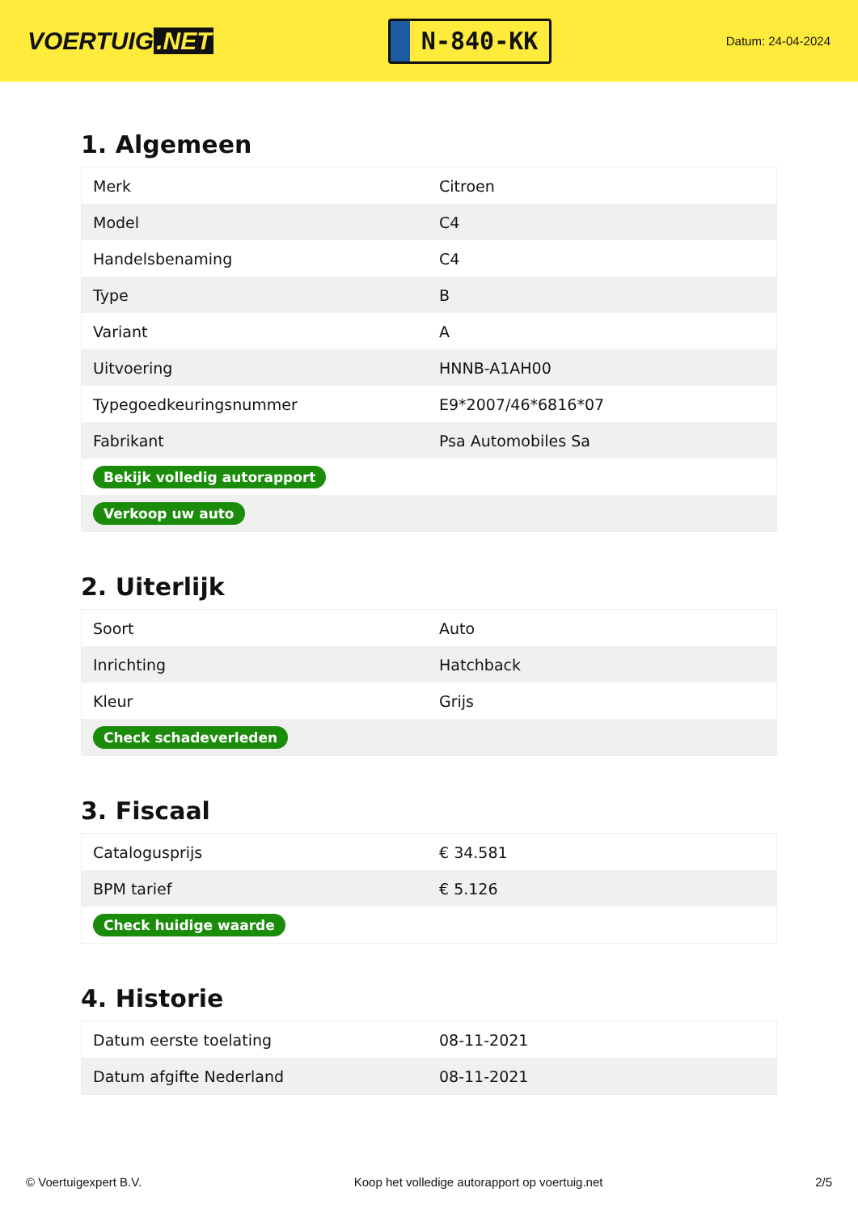VOERTUIG.NET
N-840-KK
Datum: 24-04-2024
1. Algemeen
| Merk | Citroen |
| Model | C4 |
| Handelsbenaming | C4 |
| Type | B |
| Variant | A |
| Uitvoering | HNNB-A1AH00 |
| Typegoedkeuringsnummer | E9*2007/46*6816*07 |
| Fabrikant | Psa Automobiles Sa |
| Bekijk volledig autorapport | |
| Verkoop uw auto | |
2. Uiterlijk
| Soort | Auto |
| Inrichting | Hatchback |
| Kleur | Grijs |
| Check schadeverleden | |
3. Fiscaal
| Catalogusprijs | € 34.581 |
| BPM tarief | € 5.126 |
| Check huidige waarde | |
4. Historie
| Datum eerste toelating | 08-11-2021 |
| Datum afgifte Nederland | 08-11-2021 |
© Voertuigexpert B.V. Koop het volledige autorapport op voertuig.net 2/5